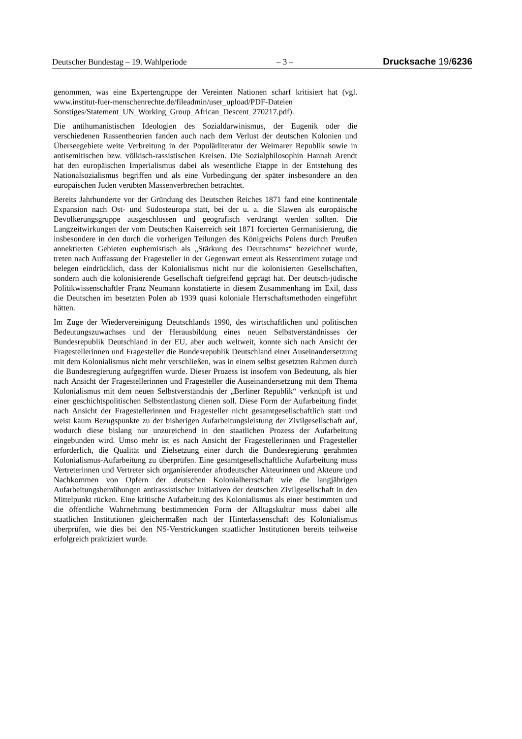Deutscher Bundestag – 19. Wahlperiode – 3 – Drucksache 19/6236
genommen, was eine Expertengruppe der Vereinten Nationen scharf kritisiert hat (vgl. www.institut-fuer-menschenrechte.de/fileadmin/user_upload/PDF-Dateien Sonstiges/Statement_UN_Working_Group_African_Descent_270217.pdf).
Die antihumanistischen Ideologien des Sozialdarwinismus, der Eugenik oder die verschiedenen Rassentheorien fanden auch nach dem Verlust der deutschen Kolonien und Überseegebiete weite Verbreitung in der Populärliteratur der Weimarer Republik sowie in antisemitischen bzw. völkisch-rassistischen Kreisen. Die Sozialphilosophin Hannah Arendt hat den europäischen Imperialismus dabei als wesentliche Etappe in der Entstehung des Nationalsozialismus begriffen und als eine Vorbedingung der später insbesondere an den europäischen Juden verübten Massenverbrechen betrachtet.
Bereits Jahrhunderte vor der Gründung des Deutschen Reiches 1871 fand eine kontinentale Expansion nach Ost- und Südosteuropa statt, bei der u. a. die Slawen als europäische Bevölkerungsgruppe ausgeschlossen und geografisch verdrängt werden sollten. Die Langzeitwirkungen der vom Deutschen Kaiserreich seit 1871 forcierten Germanisierung, die insbesondere in den durch die vorherigen Teilungen des Königreichs Polens durch Preußen annektierten Gebieten euphemistisch als „Stärkung des Deutschtums“ bezeichnet wurde, treten nach Auffassung der Fragesteller in der Gegenwart erneut als Ressentiment zutage und belegen eindrücklich, dass der Kolonialismus nicht nur die kolonisierten Gesellschaften, sondern auch die kolonisierende Gesellschaft tiefgreifend geprägt hat. Der deutsch-jüdische Politikwissenschaftler Franz Neumann konstatierte in diesem Zusammenhang im Exil, dass die Deutschen im besetzten Polen ab 1939 quasi koloniale Herrschaftsmethoden eingeführt hätten.
Im Zuge der Wiedervereinigung Deutschlands 1990, des wirtschaftlichen und politischen Bedeutungszuwachses und der Herausbildung eines neuen Selbstverständnisses der Bundesrepublik Deutschland in der EU, aber auch weltweit, konnte sich nach Ansicht der Fragestellerinnen und Fragesteller die Bundesrepublik Deutschland einer Auseinandersetzung mit dem Kolonialismus nicht mehr verschließen, was in einem selbst gesetzten Rahmen durch die Bundesregierung aufgegriffen wurde. Dieser Prozess ist insofern von Bedeutung, als hier nach Ansicht der Fragestellerinnen und Fragesteller die Auseinandersetzung mit dem Thema Kolonialismus mit dem neuen Selbstverständnis der „Berliner Republik“ verknüpft ist und einer geschichtspolitischen Selbstentlastung dienen soll. Diese Form der Aufarbeitung findet nach Ansicht der Fragestellerinnen und Fragesteller nicht gesamtgesellschaftlich statt und weist kaum Bezugspunkte zu der bisherigen Aufarbeitungsleistung der Zivilgesellschaft auf, wodurch diese bislang nur unzureichend in den staatlichen Prozess der Aufarbeitung eingebunden wird. Umso mehr ist es nach Ansicht der Fragestellerinnen und Fragesteller erforderlich, die Qualität und Zielsetzung einer durch die Bundesregierung gerahmten Kolonialismus-Aufarbeitung zu überprüfen. Eine gesamtgesellschaftliche Aufarbeitung muss Vertreterinnen und Vertreter sich organisierender afrodeutscher Akteurinnen und Akteure und Nachkommen von Opfern der deutschen Kolonialherrschaft wie die langjährigen Aufarbeitungsbemühungen antirassistischer Initiativen der deutschen Zivilgesellschaft in den Mittelpunkt rücken. Eine kritische Aufarbeitung des Kolonialismus als einer bestimmten und die öffentliche Wahrnehmung bestimmenden Form der Alltagskultur muss dabei alle staatlichen Institutionen gleichermaßen nach der Hinterlassenschaft des Kolonialismus überprüfen, wie dies bei den NS-Verstrickungen staatlicher Institutionen bereits teilweise erfolgreich praktiziert wurde.